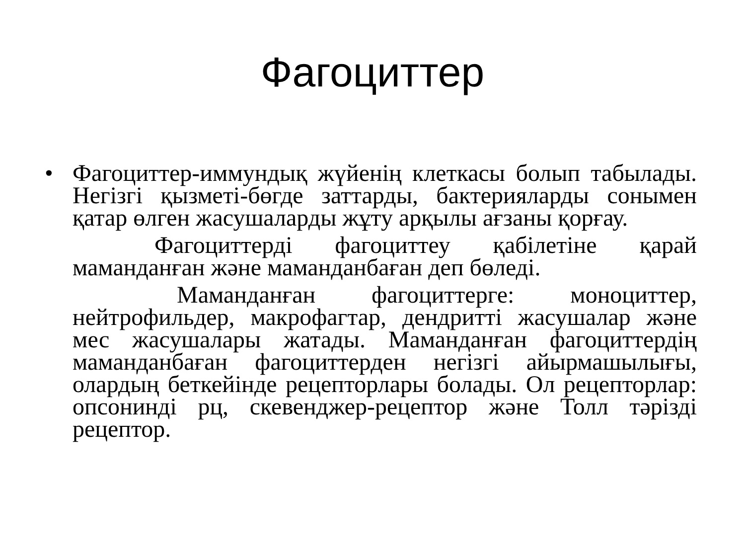Фагоциттер
•
Фагоциттер-иммундық жүйенің клеткасы болып табылады. Негізгі қызметі-бөгде заттарды, бактерияларды сонымен қатар өлген жасушаларды жұту арқылы ағзаны қорғау.
Фагоциттерді фагоциттеу қабілетіне қарай маманданған және маманданбаған деп бөледі.
Маманданған фагоциттерге: моноциттер, нейтрофильдер, макрофагтар, дендритті жасушалар және мес жасушалары жатады. Маманданған фагоциттердің маманданбаған фагоциттерден негізгі айырмашылығы, олардың беткейінде рецепторлары болады. Ол рецепторлар: опсонинді рц, скевенджер-рецептор және Толл тәрізді рецептор.